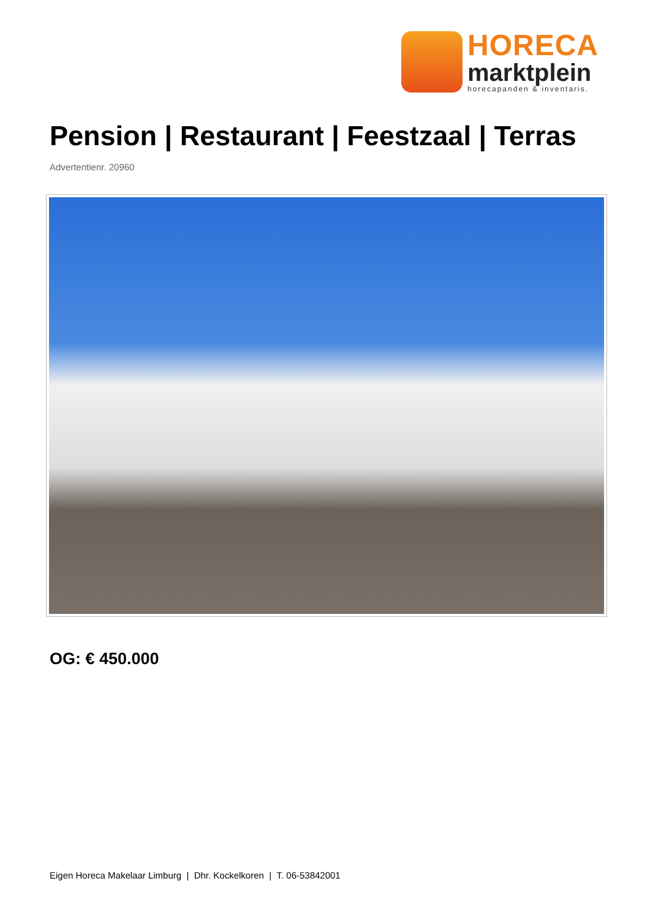HORECA
marktplein
horecapanden & inventaris.
Pension | Restaurant | Feestzaal | Terras
Advertentienr. 20960
OG: € 450.000
Eigen Horeca Makelaar Limburg | Dhr. Kockelkoren | T. 06-53842001